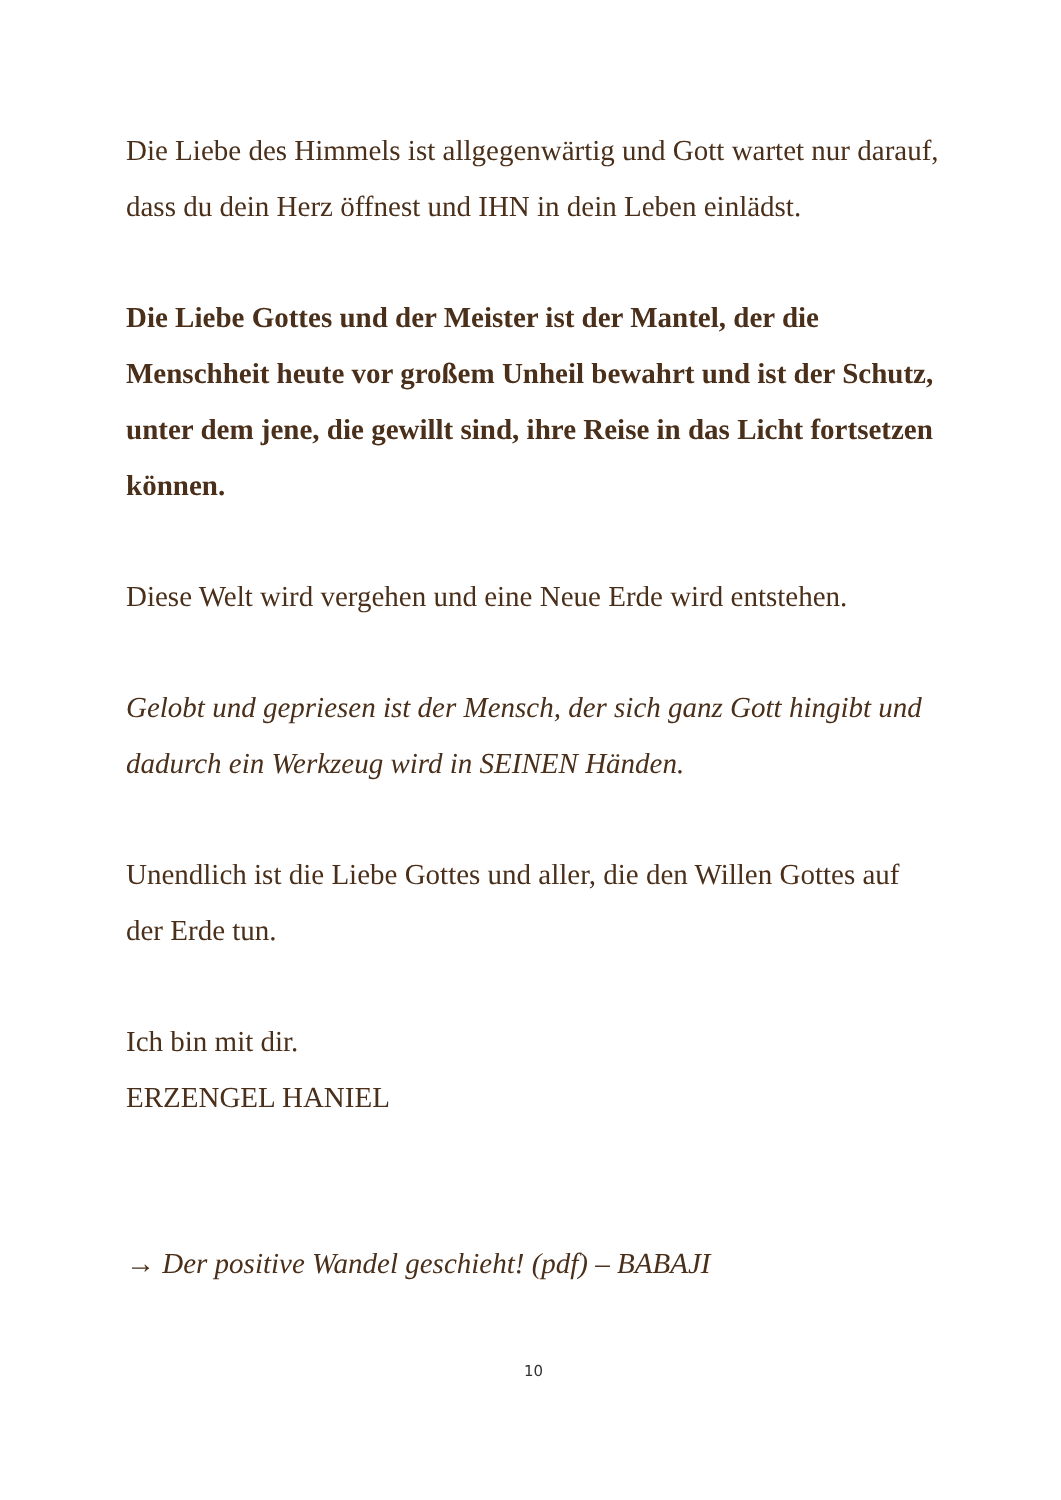Die Liebe des Himmels ist allgegenwärtig und Gott wartet nur darauf, dass du dein Herz öffnest und IHN in dein Leben einlädst.
Die Liebe Gottes und der Meister ist der Mantel, der die Menschheit heute vor großem Unheil bewahrt und ist der Schutz, unter dem jene, die gewillt sind, ihre Reise in das Licht fortsetzen können.
Diese Welt wird vergehen und eine Neue Erde wird entstehen.
Gelobt und gepriesen ist der Mensch, der sich ganz Gott hingibt und dadurch ein Werkzeug wird in SEINEN Händen.
Unendlich ist die Liebe Gottes und aller, die den Willen Gottes auf der Erde tun.
Ich bin mit dir.
ERZENGEL HANIEL
→ Der positive Wandel geschieht! (pdf) – BABAJI
10